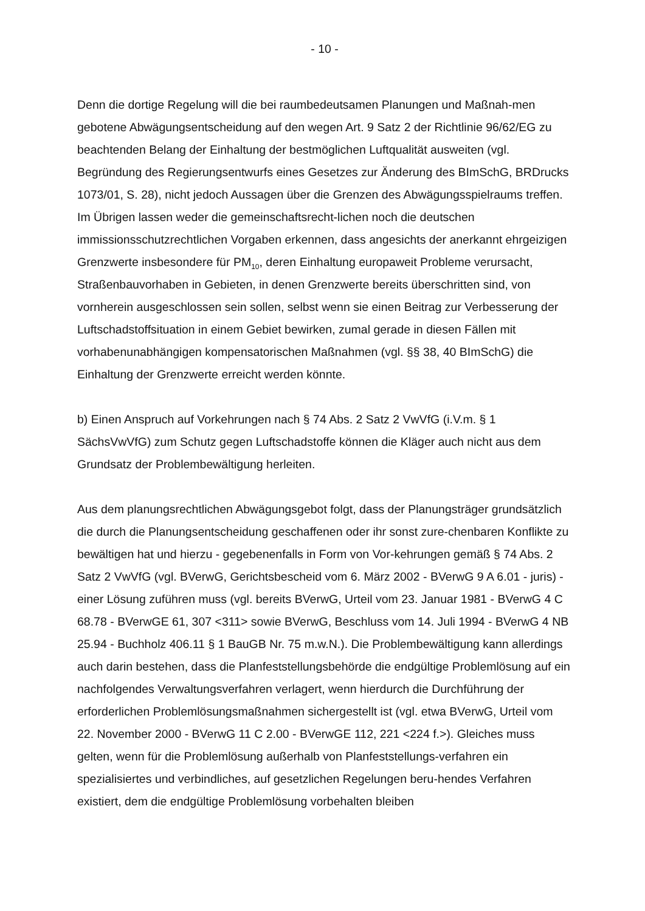- 10 -
Denn die dortige Regelung will die bei raumbedeutsamen Planungen und Maßnah-men gebotene Abwägungsentscheidung auf den wegen Art. 9 Satz 2 der Richtlinie 96/62/EG zu beachtenden Belang der Einhaltung der bestmöglichen Luftqualität ausweiten (vgl. Begründung des Regierungsentwurfs eines Gesetzes zur Änderung des BImSchG, BRDrucks 1073/01, S. 28), nicht jedoch Aussagen über die Grenzen des Abwägungsspielraums treffen. Im Übrigen lassen weder die gemeinschaftsrecht-lichen noch die deutschen immissionsschutzrechtlichen Vorgaben erkennen, dass angesichts der anerkannt ehrgeizigen Grenzwerte insbesondere für PM<sub>10</sub>, deren Einhaltung europaweit Probleme verursacht, Straßenbauvorhaben in Gebieten, in denen Grenzwerte bereits überschritten sind, von vornherein ausgeschlossen sein sollen, selbst wenn sie einen Beitrag zur Verbesserung der Luftschadstoffsituation in einem Gebiet bewirken, zumal gerade in diesen Fällen mit vorhabenunabhängigen kompensatorischen Maßnahmen (vgl. §§ 38, 40 BImSchG) die Einhaltung der Grenzwerte erreicht werden könnte.
b) Einen Anspruch auf Vorkehrungen nach § 74 Abs. 2 Satz 2 VwVfG (i.V.m. § 1 SächsVwVfG) zum Schutz gegen Luftschadstoffe können die Kläger auch nicht aus dem Grundsatz der Problembewältigung herleiten.
Aus dem planungsrechtlichen Abwägungsgebot folgt, dass der Planungsträger grundsätzlich die durch die Planungsentscheidung geschaffenen oder ihr sonst zure-chenbaren Konflikte zu bewältigen hat und hierzu - gegebenenfalls in Form von Vor-kehrungen gemäß § 74 Abs. 2 Satz 2 VwVfG (vgl. BVerwG, Gerichtsbescheid vom 6. März 2002 - BVerwG 9 A 6.01 - juris) - einer Lösung zuführen muss (vgl. bereits BVerwG, Urteil vom 23. Januar 1981 - BVerwG 4 C 68.78 - BVerwGE 61, 307 <311> sowie BVerwG, Beschluss vom 14. Juli 1994 - BVerwG 4 NB 25.94 - Buchholz 406.11 § 1 BauGB Nr. 75 m.w.N.). Die Problembewältigung kann allerdings auch darin bestehen, dass die Planfeststellungsbehörde die endgültige Problemlösung auf ein nachfolgendes Verwaltungsverfahren verlagert, wenn hierdurch die Durchführung der erforderlichen Problemlösungsmaßnahmen sichergestellt ist (vgl. etwa BVerwG, Urteil vom 22. November 2000 - BVerwG 11 C 2.00 - BVerwGE 112, 221 <224 f.>). Gleiches muss gelten, wenn für die Problemlösung außerhalb von Planfeststellungs-verfahren ein spezialisiertes und verbindliches, auf gesetzlichen Regelungen beru-hendes Verfahren existiert, dem die endgültige Problemlösung vorbehalten bleiben